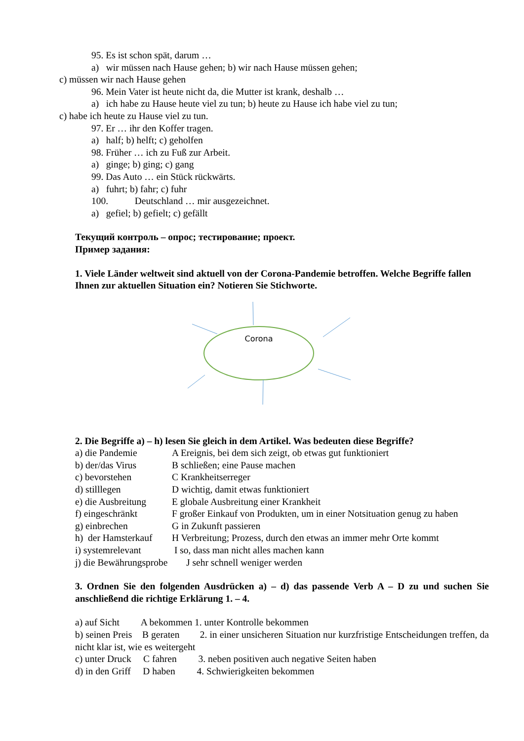95. Es ist schon spät, darum …
a) wir müssen nach Hause gehen; b) wir nach Hause müssen gehen;
c) müssen wir nach Hause gehen
96. Mein Vater ist heute nicht da, die Mutter ist krank, deshalb …
a) ich habe zu Hause heute viel zu tun; b) heute zu Hause ich habe viel zu tun;
c) habe ich heute zu Hause viel zu tun.
97. Er … ihr den Koffer tragen.
a) half; b) helft; c) geholfen
98. Früher … ich zu Fuß zur Arbeit.
a) ginge; b) ging; c) gang
99. Das Auto … ein Stück rückwärts.
a) fuhrt; b) fahr; c) fuhr
100. Deutschland … mir ausgezeichnet.
a) gefiel; b) gefielt; c) gefällt
Текущий контроль – опрос; тестирование; проект.
Пример задания:
1. Viele Länder weltweit sind aktuell von der Corona-Pandemie betroffen. Welche Begriffe fallen Ihnen zur aktuellen Situation ein? Notieren Sie Stichworte.
Corona
2. Die Begriffe a) – h) lesen Sie gleich in dem Artikel. Was bedeuten diese Begriffe?
a) die Pandemie A Ereignis, bei dem sich zeigt, ob etwas gut funktioniert
b) der/das Virus B schließen; eine Pause machen
c) bevorstehen C Krankheitserreger
d) stilllegen D wichtig, damit etwas funktioniert
e) die Ausbreitung E globale Ausbreitung einer Krankheit
f) eingeschränkt F großer Einkauf von Produkten, um in einer Notsituation genug zu haben
g) einbrechen G in Zukunft passieren
h) der Hamsterkauf H Verbreitung; Prozess, durch den etwas an immer mehr Orte kommt
i) systemrelevant I so, dass man nicht alles machen kann
j) die Bewährungsprobe J sehr schnell weniger werden
3. Ordnen Sie den folgenden Ausdrücken a) – d) das passende Verb A – D zu und suchen Sie anschließend die richtige Erklärung 1. – 4.
a) auf Sicht A bekommen 1. unter Kontrolle bekommen
b) seinen Preis B geraten 2. in einer unsicheren Situation nur kurzfristige Entscheidungen treffen, da nicht klar ist, wie es weitergeht
c) unter Druck C fahren 3. neben positiven auch negative Seiten haben
d) in den Griff D haben 4. Schwierigkeiten bekommen